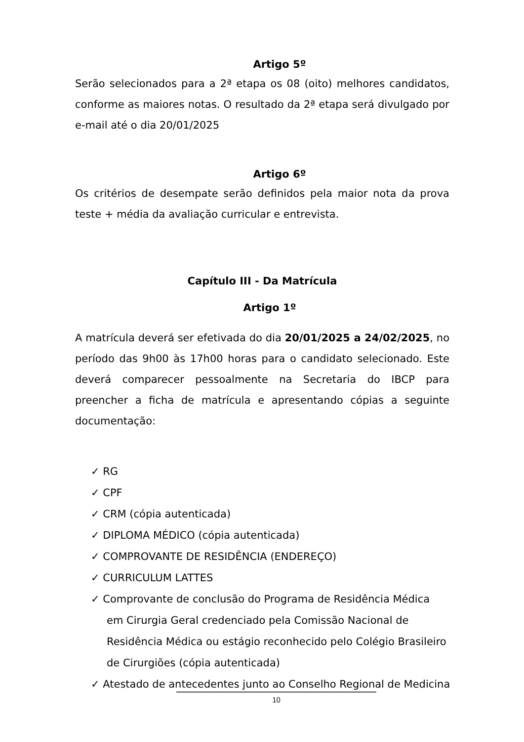Artigo 5º
Serão selecionados para a 2ª etapa os 08 (oito) melhores candidatos, conforme as maiores notas. O resultado da 2ª etapa será divulgado por e-mail até o dia 20/01/2025
Artigo 6º
Os critérios de desempate serão definidos pela maior nota da prova teste + média da avaliação curricular e entrevista.
Capítulo III - Da Matrícula
Artigo 1º
A matrícula deverá ser efetivada do dia 20/01/2025 a 24/02/2025, no período das 9h00 às 17h00 horas para o candidato selecionado. Este deverá comparecer pessoalmente na Secretaria do IBCP para preencher a ficha de matrícula e apresentando cópias a seguinte documentação:
✓ RG
✓ CPF
✓ CRM (cópia autenticada)
✓ DIPLOMA MÉDICO (cópia autenticada)
✓ COMPROVANTE DE RESIDÊNCIA (ENDEREÇO)
✓ CURRICULUM LATTES
✓ Comprovante de conclusão do Programa de Residência Médica em Cirurgia Geral credenciado pela Comissão Nacional de Residência Médica ou estágio reconhecido pelo Colégio Brasileiro de Cirurgiões (cópia autenticada)
✓ Atestado de antecedentes junto ao Conselho Regional de Medicina
10